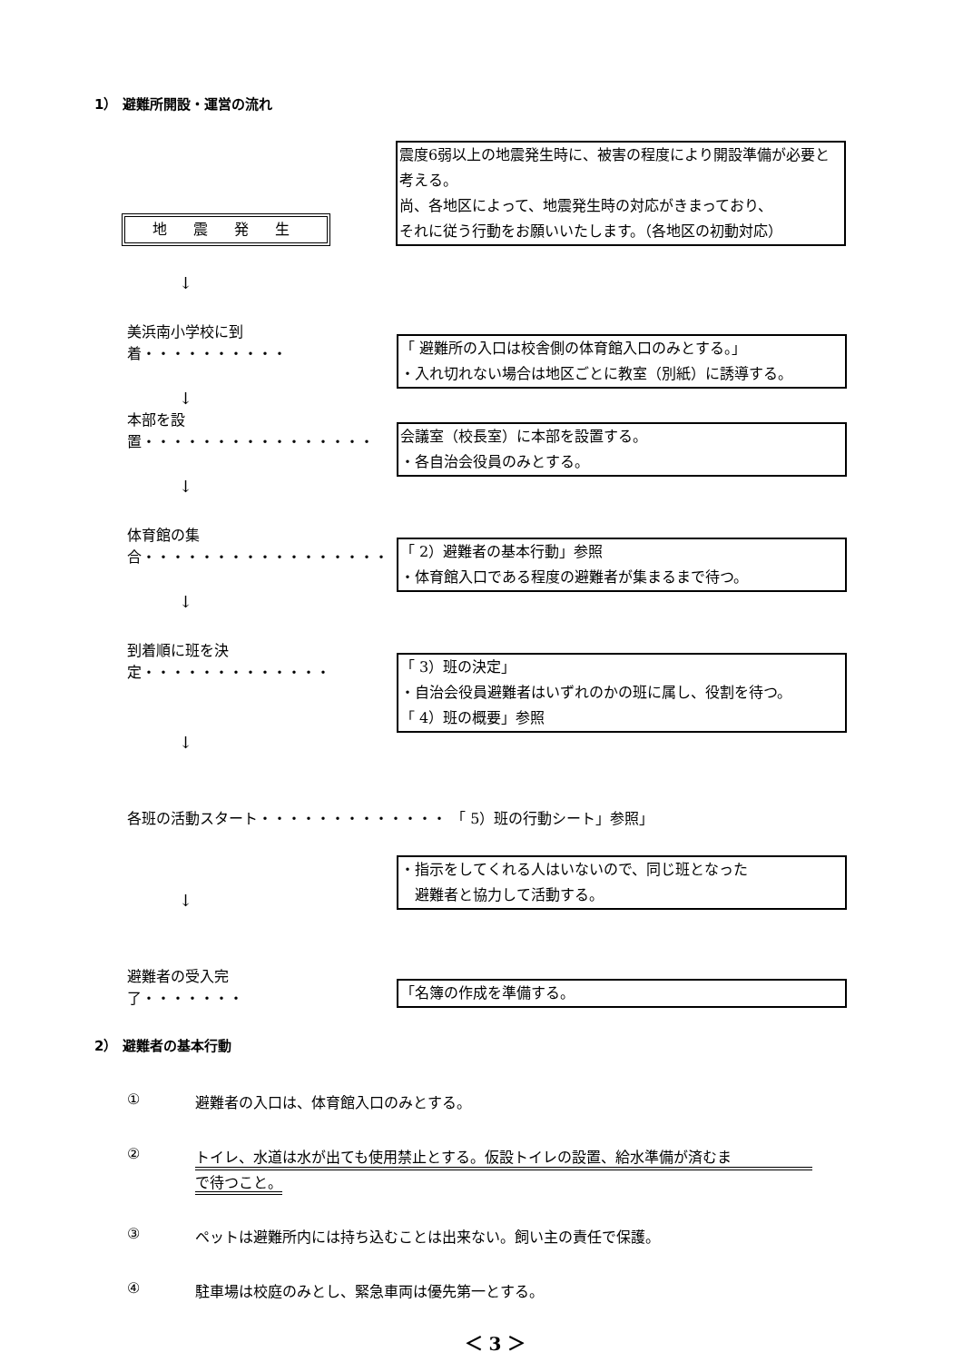1） 避難所開設・運営の流れ
地 震 発 生
震度6弱以上の地震発生時に、被害の程度により開設準備が必要と考える。
尚、各地区によって、地震発生時の対応がきまっており、
それに従う行動をお願いいたします。（各地区の初動対応）
↓
美浜南小学校に到着・・・・・・・・・・
「 避難所の入口は校舎側の体育館入口のみとする。」
・入れ切れない場合は地区ごとに教室（別紙）に誘導する。
↓
本部を設置・・・・・・・・・・・・・・・・
会議室（校長室）に本部を設置する。
・各自治会役員のみとする。
↓
体育館の集合・・・・・・・・・・・・・・・・・
「 2）避難者の基本行動」参照
・体育館入口である程度の避難者が集まるまで待つ。
↓
到着順に班を決定・・・・・・・・・・・・・
「 3）班の決定」
・自治会役員避難者はいずれのかの班に属し、役割を待つ。
「 4）班の概要」参照
↓
各班の活動スタート・・・・・・・・・・・・・ 「 5）班の行動シート」参照」
↓
・指示をしてくれる人はいないので、同じ班となった
　避難者と協力して活動する。
避難者の受入完了・・・・・・・
「名簿の作成を準備する。
2） 避難者の基本行動
① 避難者の入口は、体育館入口のみとする。
② トイレ、水道は水が出ても使用禁止とする。仮設トイレの設置、給水準備が済むま
で待つこと。
③ ペットは避難所内には持ち込むことは出来ない。飼い主の責任で保護。
④ 駐車場は校庭のみとし、緊急車両は優先第一とする。
＜ 3 ＞